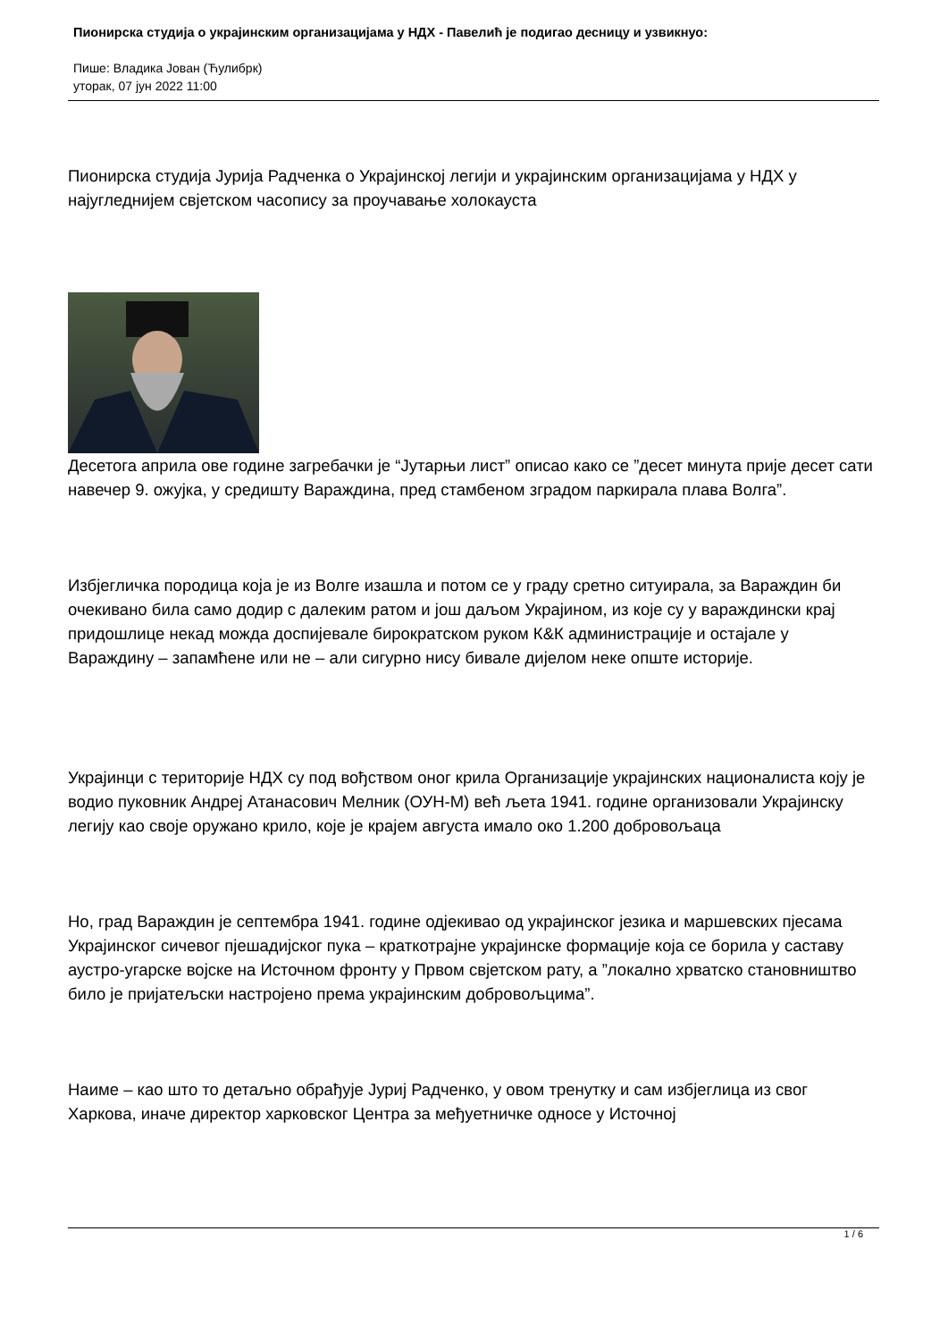Пионирска студија о украјинским организацијама у НДХ - Павелић је подигао десницу и узвикнуо:
Пише: Владика Јован (Ћулибрк)
уторак, 07 јун 2022 11:00
Пионирска студија Јурија Радченка о Украјинској легији и украјинским организацијама у НДХ у најугледнијем свјетском часопису за проучавање холокауста
Десетога априла ове године загребачки је “Јутарњи лист” описао како се ”десет минута прије десет сати навечер 9. ожујка, у средишту Вараждина, пред стамбеном зградом паркирала плава Волга”.
Избјегличка породица која је из Волге изашла и потом се у граду сретно ситуирала, за Вараждин би очекивано била само додир с далеким ратом и још даљом Украјином, из које су у вараждински крај придошлице некад можда доспијевале бирократском руком К&К администрације и остајале у Вараждину – запамћене или не – али сигурно нису бивале дијелом неке опште историје.
Украјинци с територије НДХ су под вођством оног крила Организације украјинских националиста коју је водио пуковник Андреј Атанасович Мелник (ОУН-М) већ љета 1941. године организовали Украјинску легију као своје оружано крило, које је крајем августа имало око 1.200 добровољаца
Но, град Вараждин је септембра 1941. године одјекивао од украјинског језика и маршевских пјесама Украјинског сичевог пјешадијског пука – краткотрајне украјинске формације која се борила у саставу аустро-угарске војске на Источном фронту у Првом свјетском рату, а ”локално хрватско становништво било је пријатељски настројено према украјинским добровољцима”.
Наиме – као што то детаљно обрађује Јуриј Радченко, у овом тренутку и сам избјеглица из свог Харкова, иначе директор харковског Центра за међуетничке односе у Источној
1 / 6